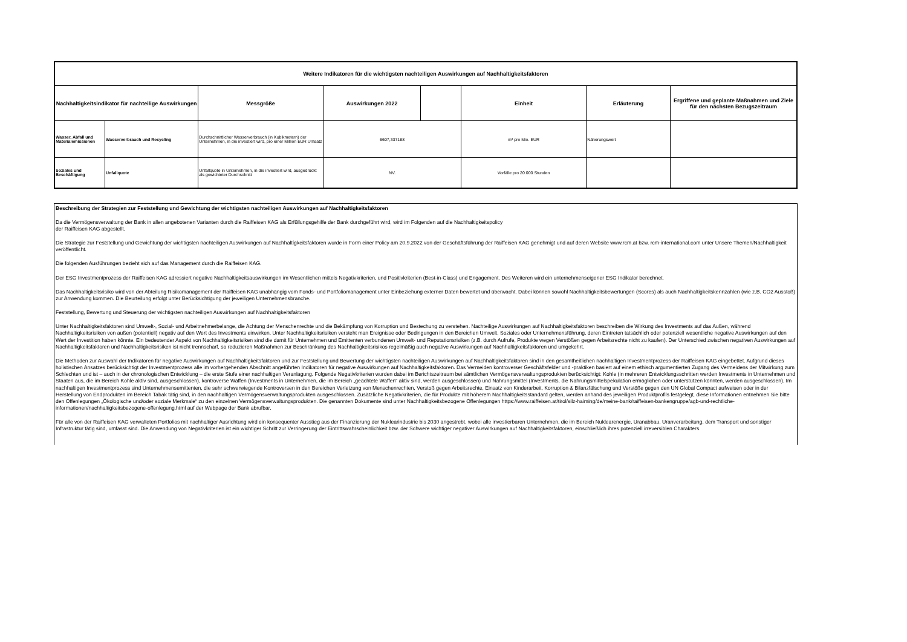| Weitere Indikatoren für die wichtigsten nachteiligen Auswirkungen auf Nachhaltigkeitsfaktoren | | | | | | | |
| --- | --- | --- | --- | --- | --- | --- | --- |
| Nachhaltigkeitsindikator für nachteilige Auswirkungen | | Messgröße | Auswirkungen 2022 | | Einheit | Erläuterung | Ergriffene und geplante Maßnahmen und Ziele für den nächsten Bezugszeitraum |
| Wasser, Abfall und Materialemissionen | Wasserverbrauch und Recycling | Durchschnittlicher Wasserverbrauch (in Kubikmetern) der Unternehmen, in die investiert wird, pro einer Million EUR Umsatz | 6607,337188 | | m³ pro Mio. EUR | Näherungswert | |
| Soziales und Beschäftigung | Unfallquote | Unfallquote in Unternehmen, in die investiert wird, ausgedrückt als gewichteter Durchschnitt | NV. | | Vorfälle pro 20.000 Stunden | | |
Beschreibung der Strategien zur Feststellung und Gewichtung der wichtigsten nachteiligen Auswirkungen auf Nachhaltigkeitsfaktoren
Da die Vermögensverwaltung der Bank in allen angebotenen Varianten durch die Raiffeisen KAG als Erfüllungsgehilfe der Bank durchgeführt wird, wird im Folgenden auf die Nachhaltigkeitspolicy
der Raiffeisen KAG abgestellt.
Die Strategie zur Feststellung und Gewichtung der wichtigsten nachteiligen Auswirkungen auf Nachhaltígkeitsfaktoren wurde in Form einer Policy am 20.9.2022 von der Geschäftsführung der Raiffeisen KAG genehmigt und auf deren Website www.rcm.at bzw. rcm-international.com unter Unsere Themen/Nachhaltigkeit veröffentlicht.
Die folgenden Ausführungen bezieht sich auf das Management durch die Raiffeisen KAG.
Der ESG Investmentprozess der Raiffeisen KAG adressiert negative Nachhaltigkeitsauswirkungen im Wesentlichen mittels Negativkriterien, und Positivkriterien (Best-in-Class) und Engagement. Des Weiteren wird ein unternehmenseigener ESG Indikator berechnet.
Das Nachhaltigkeitsrisiko wird von der Abteilung Risikomanagement der Raiffeisen KAG unabhängig vom Fonds- und Portfoliomanagement unter Einbeziehung externer Daten bewertet und überwacht. Dabei können sowohl Nachhaltigkeitsbewertungen (Scores) als auch Nachhaltigkeitskennzahlen (wie z.B. CO2 Ausstoß) zur Anwendung kommen. Die Beurteilung erfolgt unter Berücksichtigung der jeweiligen Unternehmensbranche.
Feststellung, Bewertung und Steuerung der wichtigsten nachteiligen Auswirkungen auf Nachhaltigkeitsfaktoren
Unter Nachhaltigkeitsfaktoren sind Umwelt-, Sozial- und Arbeitnehmerbelange, die Achtung der Menschenrechte und die Bekämpfung von Korruption und Bestechung zu verstehen. Nachteilige Auswirkungen auf Nachhaltigkeitsfaktoren beschreiben die Wirkung des Investments auf das Außen, während Nachhaltigkeitsrisiken von außen (potentiell) negativ auf den Wert des Investments einwirken. Unter Nachhaltigkeitsrisiken versteht man Ereignisse oder Bedingungen in den Bereichen Umwelt, Soziales oder Unternehmensführung, deren Eintreten tatsächlich oder potenziell wesentliche negative Auswirkungen auf den Wert der Investition haben könnte. Ein bedeutender Aspekt von Nachhaltigkeitsrisiken sind die damit für Unternehmen und Emittenten verbundenen Umwelt- und Reputationsrisiken (z.B. durch Aufrufe, Produkte wegen Verstößen gegen Arbeitsrechte nicht zu kaufen). Der Unterschied zwischen negativen Auswirkungen auf Nachhaltigkeitsfaktoren und Nachhaltigkeitsrisiken ist nicht trennscharf, so reduzieren Maßnahmen zur Beschränkung des Nachhaltigkeitsrisikos regelmäßig auch negative Auswirkungen auf Nachhaltigkeitsfaktoren und umgekehrt.
Die Methoden zur Auswahl der Indikatoren für negative Auswirkungen auf Nachhaltigkeitsfaktoren und zur Feststellung und Bewertung der wichtigsten nachteiligen Auswirkungen auf Nachhaltigkeitsfaktoren sind in den gesamtheitlichen nachhaltigen Investmentprozess der Raiffeisen KAG eingebettet. Aufgrund dieses holistischen Ansatzes berücksichtigt der Investmentprozess alle im vorhergehenden Abschnitt angeführten Indikatoren für negative Auswirkungen auf Nachhaltigkeitsfaktoren. Das Vermeiden kontroverser Geschäftsfelder und -praktiken basiert auf einem ethisch argumentierten Zugang des Vermeidens der Mitwirkung zum Schlechten und ist – auch in der chronologischen Entwicklung – die erste Stufe einer nachhaltigen Veranlagung. Folgende Negativkriterien wurden dabei im Berichtszeitraum bei sämtlichen Vermögensverwaltungsprodukten berücksichtigt: Kohle (in mehreren Entwicklungsschritten werden Investments in Unternehmen und Staaten aus, die im Bereich Kohle aktiv sind, ausgeschlossen), kontroverse Waffen (Investments in Unternehmen, die im Bereich „geächtete Waffen“ aktiv sind, werden ausgeschlossen) und Nahrungsmittel (Investments, die Nahrungsmittelspekulation ermöglichen oder unterstützen könnten, werden ausgeschlossen). Im nachhaltigen Investmentprozess sind Unternehmensemittenten, die sehr schwerwiegende Kontroversen in den Bereichen Verletzung von Menschenrechten, Verstoß gegen Arbeitsrechte, Einsatz von Kinderarbeit, Korruption & Bilanzfälschung und Verstöße gegen den UN Global Compact aufweisen oder in der Herstellung von Endprodukten im Bereich Tabak tätig sind, in den nachhaltigen Vermögensverwaltungsprodukten ausgeschlossen. Zusätzliche Negativkriterien, die für Produkte mit höherem Nachhaltigkeitsstandard gelten, werden anhand des jeweiligen Produktprofils festgelegt, diese Informationen entnehmen Sie bitte den Offenlegungen „Ökologische und/oder soziale Merkmale“ zu den einzelnen Vermögensverwaltungsprodukten. Die genannten Dokumente sind unter Nachhaltigkeitsbezogene Offenlegungen https://www.raiffeisen.at/tirol/silz-haiming/de/meine-bank/raiffeisen-bankengruppe/agb-und-rechtliche-informationen/nachhaltigkeitsbezogene-offenlegung.html auf der Webpage der Bank abrufbar.
Für alle von der Raiffeisen KAG verwalteten Portfolios mit nachhaltiger Ausrichtung wird ein konsequenter Ausstieg aus der Finanzierung der Nuklearindustrie bis 2030 angestrebt, wobei alle investierbaren Unternehmen, die im Bereich Nuklearenergie, Uranabbau, Uranverarbeitung, dem Transport und sonstiger Infrastruktur tätig sind, umfasst sind. Die Anwendung von Negativkriterien ist ein wichtiger Schritt zur Verringerung der Eintrittswahrscheinlichkeit bzw. der Schwere wichtiger negativer Auswirkungen auf Nachhaltigkeitsfaktoren, einschließlich ihres potenziell irreversiblen Charakters.